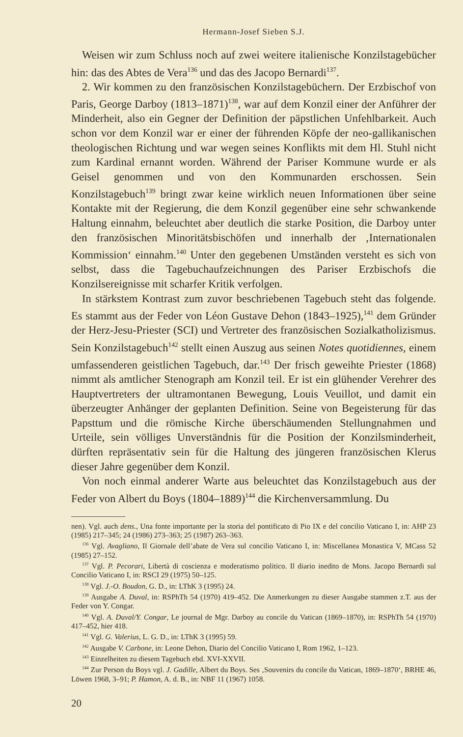Hermann-Josef Sieben S.J.
Weisen wir zum Schluss noch auf zwei weitere italienische Konzilstagebücher hin: das des Abtes de Vera<sup>136</sup> und das des Jacopo Bernardi<sup>137</sup>.
2. Wir kommen zu den französischen Konzilstagebüchern. Der Erzbischof von Paris, George Darboy (1813–1871)<sup>138</sup>, war auf dem Konzil einer der Anführer der Minderheit, also ein Gegner der Definition der päpstlichen Unfehlbarkeit. Auch schon vor dem Konzil war er einer der führenden Köpfe der neo-gallikanischen theologischen Richtung und war wegen seines Konflikts mit dem Hl. Stuhl nicht zum Kardinal ernannt worden. Während der Pariser Kommune wurde er als Geisel genommen und von den Kommunarden erschossen. Sein Konzilstagebuch<sup>139</sup> bringt zwar keine wirklich neuen Informationen über seine Kontakte mit der Regierung, die dem Konzil gegenüber eine sehr schwankende Haltung einnahm, beleuchtet aber deutlich die starke Position, die Darboy unter den französischen Minoritätsbischöfen und innerhalb der ‚Internationalen Kommission‘ einnahm.<sup>140</sup> Unter den gegebenen Umständen versteht es sich von selbst, dass die Tagebuchaufzeichnungen des Pariser Erzbischofs die Konzilsereignisse mit scharfer Kritik verfolgen.
In stärkstem Kontrast zum zuvor beschriebenen Tagebuch steht das folgende. Es stammt aus der Feder von Léon Gustave Dehon (1843–1925),<sup>141</sup> dem Gründer der Herz-Jesu-Priester (SCI) und Vertreter des französischen Sozialkatholizismus. Sein Konzilstagebuch<sup>142</sup> stellt einen Auszug aus seinen Notes quotidiennes, einem umfassenderen geistlichen Tagebuch, dar.<sup>143</sup> Der frisch geweihte Priester (1868) nimmt als amtlicher Stenograph am Konzil teil. Er ist ein glühender Verehrer des Hauptvertreters der ultramontanen Bewegung, Louis Veuillot, und damit ein überzeugter Anhänger der geplanten Definition. Seine von Begeisterung für das Papsttum und die römische Kirche überschäumenden Stellungnahmen und Urteile, sein völliges Unverständnis für die Position der Konzilsminderheit, dürften repräsentativ sein für die Haltung des jüngeren französischen Klerus dieser Jahre gegenüber dem Konzil.
Von noch einmal anderer Warte aus beleuchtet das Konzilstagebuch aus der Feder von Albert du Boys (1804–1889)<sup>144</sup> die Kirchenversammlung. Du
nen). Vgl. auch dens., Una fonte importante per la storia del pontificato di Pio IX e del concilio Vaticano I, in: AHP 23 (1985) 217–345; 24 (1986) 273–363; 25 (1987) 263–363.
<sup>136</sup> Vgl. Avagliano, Il Giornale dell’abate de Vera sul concilio Vaticano I, in: Miscellanea Monastica V, MCass 52 (1985) 27–152.
<sup>137</sup> Vgl. P. Pecorari, Libertà di coscienza e moderatismo politico. Il diario inedito de Mons. Jacopo Bernardi sul Concilio Vaticano I, in: RSCI 29 (1975) 50–125.
<sup>138</sup> Vgl. J.-O. Boudon, G. D., in: LThK 3 (1995) 24.
<sup>139</sup> Ausgabe A. Duval, in: RSPhTh 54 (1970) 419–452. Die Anmerkungen zu dieser Ausgabe stammen z.T. aus der Feder von Y. Congar.
<sup>140</sup> Vgl. A. Duval/Y. Congar, Le journal de Mgr. Darboy au concile du Vatican (1869–1870), in: RSPhTh 54 (1970) 417–452, hier 418.
<sup>141</sup> Vgl. G. Valerius, L. G. D., in: LThK 3 (1995) 59.
<sup>142</sup> Ausgabe V. Carbone, in: Leone Dehon, Diario del Concilio Vaticano I, Rom 1962, 1–123.
<sup>143</sup> Einzelheiten zu diesem Tagebuch ebd. XVI-XXVII.
<sup>144</sup> Zur Person du Boys vgl. J. Gadille, Albert du Boys. Ses ‚Souvenirs du concile du Vatican, 1869–1870‘, BRHE 46, Löwen 1968, 3–91; P. Hamon, A. d. B., in: NBF 11 (1967) 1058.
20